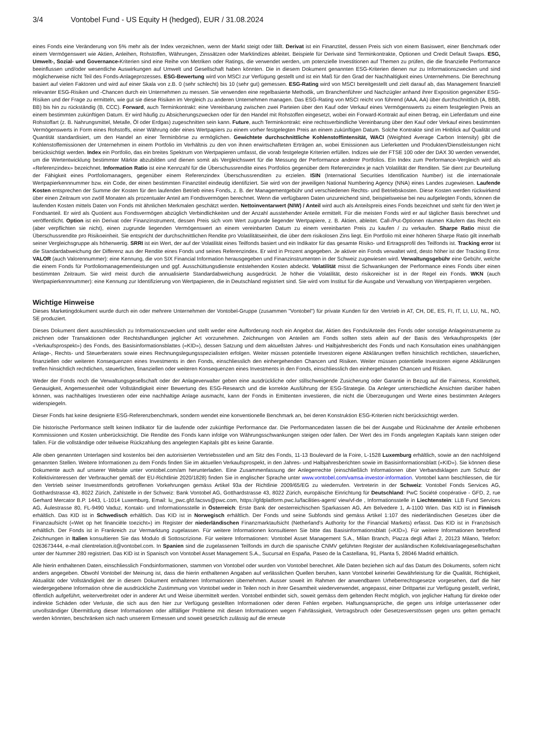3/4 Vontobel Fund - US Equity H (hedged), EUR / 31.08.2024
eines Fonds eine Veränderung von 5% mehr als der Index verzeichnen, wenn der Markt steigt oder fällt. Derivat ist ein Finanztitel, dessen Preis sich von einem Basiswert, einer Benchmark oder einem Vermögenswert wie Aktien, Anleihen, Rohstoffen, Währungen, Zinssätzen oder Marktindizes ableitet. Beispiele für Derivate sind Terminkontrakte, Optionen und Credit Default Swaps. ESG, Umwelt-, Sozial- und Governance-Kriterien sind eine Reihe von Metriken oder Ratings, die verwendet werden, um potenzielle Investitionen auf Themen zu prüfen, die die finanzielle Performance beeinflussen und/oder wesentliche Auswirkungen auf Umwelt und Gesellschaft haben könnten. Die in diesem Dokument genannten ESG-Kriterien dienen nur zu Informationszwecken und sind möglicherweise nicht Teil des Fonds-Anlageprozesses. ESG-Bewertung wird von MSCI zur Verfügung gestellt und ist ein Maß für den Grad der Nachhaltigkeit eines Unternehmens. Die Berechnung basiert auf vielen Faktoren und wird auf einer Skala von z.B. 0 (sehr schlecht) bis 10 (sehr gut) gemessen. ESG-Rating wird von MSCI bereitgestellt und zielt darauf ab, das Management finanziell relevanter ESG-Risiken und -Chancen durch ein Unternehmen zu messen. Sie verwenden eine regelbasierte Methodik, um Branchenführer und Nachzügler anhand ihrer Exposition gegenüber ESG-Risiken und der Frage zu ermitteln, wie gut sie diese Risiken im Vergleich zu anderen Unternehmen managen. Das ESG-Rating von MSCI reicht von führend (AAA, AA) über durchschnittlich (A, BBB, BB) bis hin zu rückständig (B, CCC). Forward, auch Terminkontrakt: eine Vereinbarung zwischen zwei Parteien über den Kauf oder Verkauf eines Vermögenswerts zu einem festgelegten Preis an einem bestimmten zukünftigen Datum. Er wird häufig zu Absicherungszwecken oder für den Handel mit Rohstoffen eingesetzt, wobei ein Forward-Kontrakt auf einen Betrag, ein Lieferdatum und eine Rohstoffart (z. B. Nahrungsmittel, Metalle, Öl oder Erdgas) zugeschnitten sein kann. Future, auch Terminkontrakt: eine rechtsverbindliche Vereinbarung über den Kauf oder Verkauf eines bestimmten Vermögenswerts in Form eines Rohstoffs, einer Währung oder eines Wertpapiers zu einem vorher festgelegten Preis an einem zukünftigen Datum. Solche Kontrakte sind im Hinblick auf Qualität und Quantität standardisiert, um den Handel an einer Terminbörse zu ermöglichen. Gewichtete durchschnittliche Kohlenstoffintensität, WACI (Weighted Average Carbon Intensity) gibt die Kohlenstoffemissionen der Unternehmen in einem Portfolio im Verhältnis zu den von ihnen erwirtschafteten Erträgen an, wobei Emissionen aus Lieferketten und Produkten/Dienstleistungen nicht berücksichtigt werden. Index ein Portfolio, das ein breites Spektrum von Wertpapieren umfasst, die vorab festgelegte Kriterien erfüllen. Indizes wie der FTSE 100 oder der DAX 30 werden verwendet, um die Wertentwicklung bestimmter Märkte abzubilden und dienen somit als Vergleichswert für die Messung der Performance anderer Portfolios. Ein Index zum Performance-Vergleich wird als «Referenzindex» bezeichnet. Information Ratio ist eine Kennzahl für die Überschussrendite eines Portfolios gegenüber dem Referenzindex je nach Volatilität der Renditen. Sie dient zur Beurteilung der Fähigkeit eines Portfoliomanagers, gegenüber einem Referenzindex Überschussrenditen zu erzielen. ISIN (International Securities Identification Number) ist die internationale Wertpapierkennnummer bzw. ein Code, der einen bestimmten Finanztitel eindeutig identifiziert. Sie wird von der jeweiligen National Numbering Agency (NNA) eines Landes zugewiesen. Laufende Kosten entsprechen der Summe der Kosten für den laufenden Betrieb eines Fonds, z. B. der Managementgebühr und verschiedenen Rechts- und Betriebskosten. Diese Kosten werden rückwirkend über einen Zeitraum von zwölf Monaten als prozentualer Anteil am Fondsvermögen berechnet. Wenn die verfügbaren Daten unzureichend sind, beispielsweise bei neu aufgelegten Fonds, können die laufenden Kosten mittels Daten von Fonds mit ähnlichen Merkmalen geschätzt werden. Nettoinventarwert (NIW) / Anteil wird auch als Anteilspreis eines Fonds bezeichnet und steht für den Wert je Fondsanteil. Er wird als Quotient aus Fondsvermögen abzüglich Verbindlichkeiten und der Anzahl ausstehender Anteile ermittelt. Für die meisten Fonds wird er auf täglicher Basis berechnet und veröffentlicht. Option ist ein Derivat oder Finanzinstrument, dessen Preis sich vom Wert zugrunde liegender Wertpapiere, z. B. Aktien, ableitet. Call-/Put-Optionen räumen Käufern das Recht ein (aber verpflichten sie nicht), einen zugrunde liegenden Vermögenswert an einem vereinbarten Datum zu einem vereinbarten Preis zu kaufen / zu verkaufen. Sharpe Ratio misst die Überschussrendite pro Risikoeinheit. Sie entspricht der durchschnittlichen Rendite pro Volatilitätseinheit, die über dem risikolosen Zins liegt. Ein Portfolio mit einer höheren Sharpe Ratio gilt innerhalb seiner Vergleichsgruppe als höherwertig. SRRI ist ein Wert, der auf der Volatilität eines Teilfonds basiert und ein Indikator für das gesamte Risiko- und Ertragsprofil des Teilfonds ist. Tracking error ist die Standardabweichung der Differenz aus der Rendite eines Fonds und seines Referenzindex. Er wird in Prozent angegeben. Je aktiver ein Fonds verwaltet wird, desto höher ist der Tracking Error. VALOR (auch Valorennummer): eine Kennung, die von SIX Financial Information herausgegeben und Finanzinstrumenten in der Schweiz zugewiesen wird. Verwaltungsgebühr eine Gebühr, welche die einem Fonds für Portfoliomanagementleistungen und ggf. Ausschüttungsdienste entstehenden Kosten abdeckt. Volatilität misst die Schwankungen der Performance eines Fonds über einen bestimmten Zeitraum. Sie wird meist durch die annualisierte Standardabweichung ausgedrückt. Je höher die Volatilität, desto risikoreicher ist in der Regel ein Fonds. WKN (auch Wertpapierkennnummer): eine Kennung zur Identifizierung von Wertpapieren, die in Deutschland registriert sind. Sie wird vom Institut für die Ausgabe und Verwaltung von Wertpapieren vergeben.
Wichtige Hinweise
Dieses Marketingdokument wurde durch ein oder mehrere Unternehmen der Vontobel-Gruppe (zusammen "Vontobel") für private Kunden für den Vertrieb in AT, CH, DE, ES, FI, IT, LI, LU, NL, NO, SE produziert.
Dieses Dokument dient ausschliesslich zu Informationszwecken und stellt weder eine Aufforderung noch ein Angebot dar, Aktien des Fonds/Anteile des Fonds oder sonstige Anlageinstrumente zu zeichnen oder Transaktionen oder Rechtshandlungen jeglicher Art vorzunehmen. Zeichnungen von Anteilen am Fonds sollten stets allein auf der Basis des Verkaufsprospekts (der «Verkaufsprospekt») des Fonds, des Basisinformationsblattes («KID»), dessen Satzung und dem aktuellsten Jahres- und Halbjahresbericht des Fonds und nach Konsultation eines unabhängigen Anlage-, Rechts- und Steuerberaters sowie eines Rechnungslegungsspezialisten erfolgen. Weiter müssen potentielle Investoren eigene Abklärungen treffen hinsichtlich rechtlichen, steuerlichen, finanziellen oder weiteren Konsequenzen eines Investments in den Fonds, einschliesslich den einhergehenden Chancen und Risiken. Weiter müssen potentielle Investoren eigene Abklärungen treffen hinsichtlich rechtlichen, steuerlichen, finanziellen oder weiteren Konsequenzen eines Investments in den Fonds, einschliesslich den einhergehenden Chancen und Risiken.
Weder der Fonds noch die Verwaltungsgesellschaft oder der Anlageverwalter geben eine ausdrückliche oder stillschweigende Zusicherung oder Garantie in Bezug auf die Fairness, Korrektheit, Genauigkeit, Angemessenheit oder Vollständigkeit einer Bewertung des ESG-Research und die korrekte Ausführung der ESG-Strategie. Da Anleger unterschiedliche Ansichten darüber haben können, was nachhaltiges Investieren oder eine nachhaltige Anlage ausmacht, kann der Fonds in Emittenten investieren, die nicht die Überzeugungen und Werte eines bestimmten Anlegers widerspiegeln.
Dieser Fonds hat keine designierte ESG-Referenzbenchmark, sondern wendet eine konventionelle Benchmark an, bei deren Konstruktion ESG-Kriterien nicht berücksichtigt werden.
Die historische Performance stellt keinen Indikator für die laufende oder zukünftige Performance dar. Die Performancedaten lassen die bei der Ausgabe und Rücknahme der Anteile erhobenen Kommissionen und Kosten unberücksichtigt. Die Rendite des Fonds kann infolge von Währungsschwankungen steigen oder fallen. Der Wert des im Fonds angelegten Kapitals kann steigen oder fallen. Für die vollständige oder teilweise Rückzahlung des angelegten Kapitals gibt es keine Garantie.
Alle oben genannten Unterlagen sind kostenlos bei den autorisierten Vertriebsstellen und am Sitz des Fonds, 11-13 Boulevard de la Foire, L-1528 Luxemburg erhältlich, sowie an den nachfolgend genannten Stellen. Weitere Informationen zu dem Fonds finden Sie im aktuellen Verkaufsprospekt, in den Jahres- und Halbjahresberichten sowie im Basisinformationsblatt («KID»). Sie können diese Dokumente auch auf unserer Website unter vontobel.com/am herunterladen. Eine Zusammenfassung der Anlegerrechte (einschließlich Informationen über Verbandsklagen zum Schutz der Kollektivinteressen der Verbraucher gemäß der EU-Richtlinie 2020/1828) finden Sie in englischer Sprache unter www.vontobel.com/vamsa-investor-information. Vontobel kann beschliessen, die für den Vertrieb seiner Investmentfonds getroffenen Vorkehrungen gemäss Artikel 93a der Richtlinie 2009/65/EG zu wiederrufen. Vertreterin in der Schweiz: Vontobel Fonds Services AG, Gotthardstrasse 43, 8022 Zürich, Zahlstelle in der Schweiz: Bank Vontobel AG, Gotthardstrasse 43, 8022 Zürich, europäische Einrichtung für Deutschland: PwC Société coopérative - GFD, 2, rue Gerhard Mercator B.P. 1443, L-1014 Luxemburg, Email: lu_pwc.gfd.facsvs@pwc.com, https://gfdplatform.pwc.lu/facilities-agent/ view/vf-de , Informationsstelle in Liechtenstein: LLB Fund Services AG, Äulestrasse 80, FL-9490 Vaduz, Kontakt- und Informationsstelle in Österreich: Erste Bank der oesterreichischen Sparkassen AG, Am Belvedere 1, A-1100 Wien. Das KID ist in Finnisch erhältlich. Das KID ist in Schwedisch erhältlich. Das KID ist in Norwegisch erhältlich. Der Fonds und seine Subfonds sind gemäss Artikel 1:107 des niederländischen Gesetzes über die Finanzaufsicht («Wet op het financiële toezicht») im Register der niederländischen Finanzmarktaufsicht (Netherland’s Authority for the Financial Markets) erfasst. Das KID ist in Französisch erhältlich. Der Fonds ist in Frankreich zur Vermarktung zugelassen. Für weitere Informationen konsultieren Sie bitte das Basisinformationsblatt («KID»). Für weitere Informationen betreffend Zeichnungen in Italien konsultieren Sie das Modulo di Sottoscrizione. Für weitere Informationen: Vontobel Asset Management S.A., Milan Branch, Piazza degli Affari 2, 20123 Milano, Telefon: 0263673444, e-mail clientrelation.it@vontobel.com. In Spanien sind die zugelassenen Teilfonds im durch die spanische CNMV geführten Register der ausländischen Kollektivanlagegesellschaften unter der Nummer 280 registriert. Das KID ist in Spanisch von Vontobel Asset Management S.A., Sucursal en España, Paseo de la Castellana, 91, Planta 5, 28046 Madrid erhältlich.
Alle hierin enthaltenen Daten, einschliesslich Fondsinformationen, stammen von Vontobel oder wurden von Vontobel berechnet. Alle Daten beziehen sich auf das Datum des Dokuments, sofern nicht anders angegeben. Obwohl Vontobel der Meinung ist, dass die hierin enthaltenen Angaben auf verlässlichen Quellen beruhen, kann Vontobel keinerlei Gewährleistung für die Qualität, Richtigkeit, Aktualität oder Vollständigkeit der in diesem Dokument enthaltenen Informationen übernehmen. Ausser soweit im Rahmen der anwendbaren Urheberrechtsgesetze vorgesehen, darf die hier wiedergegebene Information ohne die ausdrückliche Zustimmung von Vontobel weder in Teilen noch in ihrer Gesamtheit wiederverwendet, angepasst, einer Drittpartei zur Verfügung gestellt, verlinkt, öffentlich aufgeführt, weiterverbreitet oder in anderer Art und Weise übermittelt werden. Vontobel entbindet sich, soweit gemäss dem geltenden Recht möglich, von jeglicher Haftung für direkte oder indirekte Schäden oder Verluste, die sich aus den hier zur Verfügung gestellten Informationen oder deren Fehlen ergeben. Haftungsansprüche, die gegen uns infolge unterlassener oder unvollständiger Übermittlung dieser Informationen oder allfälliger Probleme mit diesen Informationen wegen Fahrlässigkeit, Vertragsbruch oder Gesetzesverstössen gegen uns gelten gemacht werden könnten, beschränken sich nach unserem Ermessen und soweit gesetzlich zulässig auf die erneute